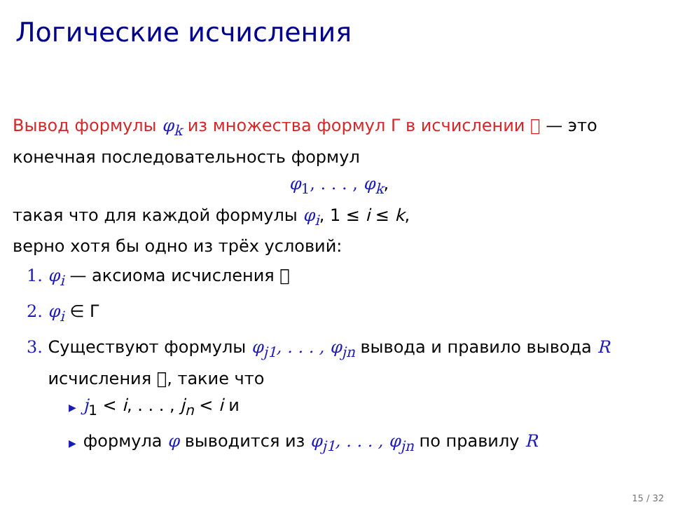Логические исчисления
Вывод формулы φ<sub>k</sub> из множества формул Γ в исчислении 𝔆 — это конечная последовательность формул
φ <sub>1</sub>, . . . , φ<sub>k</sub>,
такая что для каждой формулы φ<sub>i</sub>, 1 ≤ i ≤ k,
верно хотя бы одно из трёх условий:
1. φ<sub>i</sub> — аксиома исчисления 𝔆
2. φ<sub>i</sub> ∈ Γ
3. Существуют формулы φ<sub>j1</sub>, . . . , φ<sub>jn</sub> вывода и правило вывода R
исчисления 𝔆, такие что
▶ j<sub>1</sub> < i, . . . , j<sub>n</sub> < i и
▶ формула φ выводится из φ<sub>j1</sub>, . . . , φ<sub>jn</sub> по правилу R
15 / 32